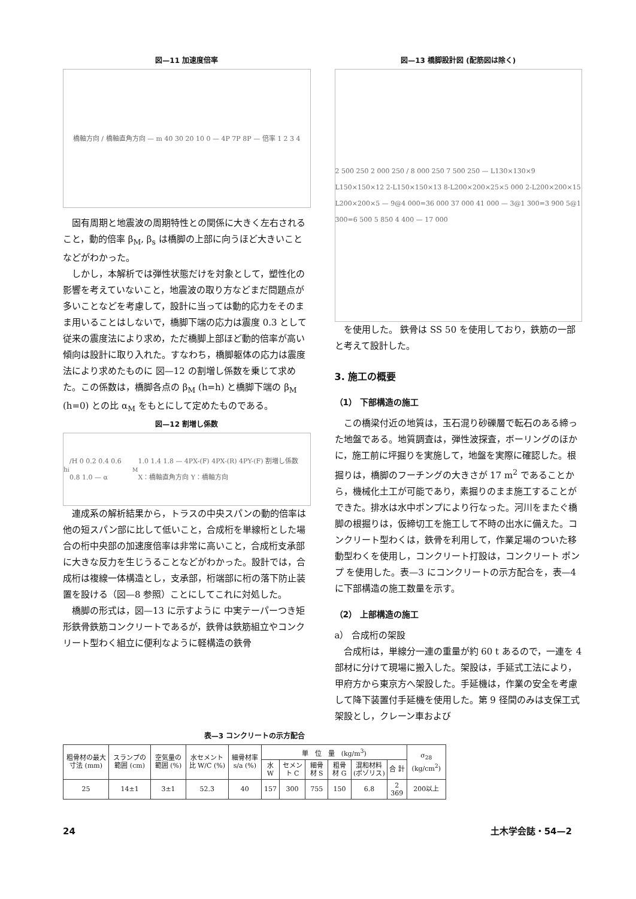図—11 加速度倍率
橋軸方向 / 橋軸直角方向 — m 40 30 20 10 0 — 4P 7P 8P — 倍率 1 2 3 4
固有周期と地震波の周期特性との関係に大きく左右されること，動的倍率 β<sub>M</sub>, β<sub>s</sub> は橋脚の上部に向うほど大きいことなどがわかった。
しかし，本解析では弾性状態だけを対象として，塑性化の影響を考えていないこと，地震波の取り方などまだ問題点が多いことなどを考慮して，設計に当っては動的応力をそのまま用いることはしないで，橋脚下端の応力は震度 0.3 として従来の震度法により求め，ただ橋脚上部ほど動的倍率が高い傾向は設計に取り入れた。すなわち，橋脚躯体の応力は震度法により求めたものに 図—12 の割増し係数を乗じて求めた。この係数は，橋脚各点の β<sub>M</sub> (h=h) と橋脚下端の β<sub>M</sub> (h=0) との比 α<sub>M</sub> をもとにして定めたものである。
図—12 割増し係数
h<sub>i</sub>/H 0 0.2 0.4 0.6 0.8 1.0 — α<sub>M</sub> 1.0 1.4 1.8 — 4PX-(F) 4PX-(R) 4PY-(F) 割増し係数 X：橋軸直角方向 Y：橋軸方向
連成系の解析結果から，トラスの中央スパンの動的倍率は他の短スパン部に比して低いこと，合成桁を単線桁とした場合の桁中央部の加速度倍率は非常に高いこと，合成桁支承部に大きな反力を生じうることなどがわかった。設計では，合成桁は複線一体構造とし，支承部，桁端部に桁の落下防止装置を設ける（図—8 参照）ことにしてこれに対処した。
橋脚の形式は，図—13 に示すように 中実テーパーつき矩形鉄骨鉄筋コンクリートであるが，鉄骨は鉄筋組立やコンクリート型わく組立に便利なように軽構造の鉄骨
図—13 橋脚設計図 (配筋図は除く)
2 500 250 2 000 250 / 8 000 250 7 500 250 — L130×130×9 L150×150×12 2-L150×150×13 8-L200×200×25×5 000 2-L200×200×15 L200×200×5 — 9@4 000=36 000 37 000 41 000 — 3@1 300=3 900 5@1 300=6 500 5 850 4 400 — 17 000
を使用した。 鉄骨は SS 50 を使用しており，鉄筋の一部と考えて設計した。
3. 施工の概要
（1） 下部構造の施工
この橋梁付近の地質は，玉石混り砂礫層で転石のある締った地盤である。地質調査は，弾性波探査，ボーリングのほかに，施工前に坪掘りを実施して，地盤を実際に確認した。根掘りは，橋脚のフーチングの大きさが 17 m<sup>2</sup> であることから，機械化土工が可能であり，素掘りのまま施工することができた。排水は水中ポンプにより行なった。河川をまたぐ橋脚の根掘りは，仮締切工を施工して不時の出水に備えた。コンクリート型わくは，鉄骨を利用して，作業足場のついた移動型わくを使用し，コンクリート打設は，コンクリート ポンプ を使用した。表—3 にコンクリートの示方配合を，表—4 に下部構造の施工数量を示す。
（2） 上部構造の施工
a） 合成桁の架設
合成桁は，単線分一連の重量が約 60 t あるので，一連を 4 部材に分けて現場に搬入した。架設は，手延式工法により，甲府方から東京方へ架設した。手延機は，作業の安全を考慮して降下装置付手延機を使用した。第 9 径間のみは支保工式架設とし，クレーン車および
表—3 コンクリートの示方配合
| 粗骨材の最大寸法 (mm) | スランプの範囲 (cm) | 空気量の範囲 (%) | 水セメント比 W/C (%) | 細骨材率 s/a (%) | 単 位 量 (kg/m<sup>3</sup>) | | | | | | σ<sub>28</sub> (kg/cm<sup>2</sup>) |
| --- | --- | --- | --- | --- | --- | --- | --- | --- | --- | --- | --- |
| | | | | | 水 W | セメント C | 細骨材 S | 粗骨材 G | 混和材料 (ポゾリス) | 合 計 | |
| 25 | 14±1 | 3±1 | 52.3 | 40 | 157 | 300 | 755 | 150 | 6.8 | 2 369 | 200以上 |
24 土木学会誌・54—2